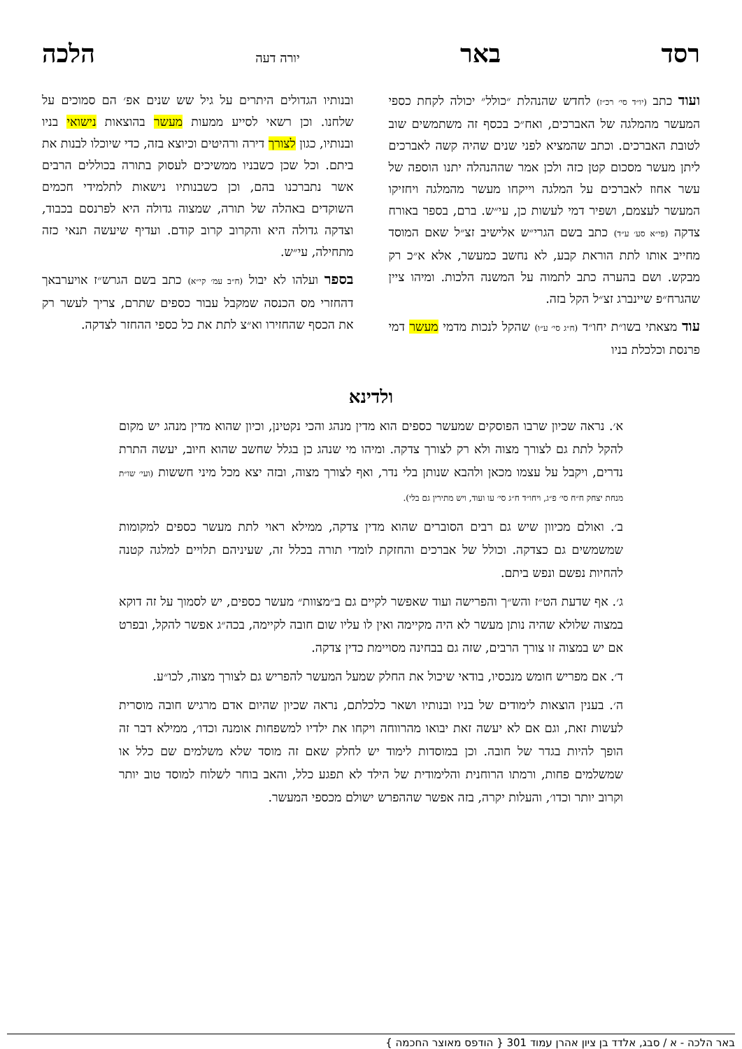רסד באר יורה דעה הלכה
ועוד כתב (יו״ד סי׳ רכ״ז) לחדש שהנהלת ״כולל״ יכולה לקחת כספי המעשר מהמלגה של האברכים, ואח״כ בכסף זה משתמשים שוב לטובת האברכים. וכתב שהמציא לפני שנים שהיה קשה לאברכים ליתן מעשר מסכום קטן כזה ולכן אמר שההנהלה יתנו הוספה של עשר אחוז לאברכים על המלגה וייקחו מעשר מהמלגה ויחזיקו המעשר לעצמם, ושפיר דמי לעשות כן, עי״ש. ברם, בספר באורח צדקה (פי״א סע׳ ע״ד) כתב בשם הגרי״ש אלישיב זצ״ל שאם המוסד מחייב אותו לתת הוראת קבע, לא נחשב כמעשר, אלא א״כ רק מבקש. ושם בהערה כתב לתמוה על המשנה הלכות. ומיהו ציין שהגרח״פ שיינברג זצ״ל הקל בזה.
עוד מצאתי בשו״ת יחו״ד (ח״ג סי׳ ע״ו) שהקל לנכות מדמי מעשר דמי פרנסת וכלכלת בניו
ובנותיו הגדולים היתרים על גיל שש שנים אפ׳ הם סמוכים על שלחנו. וכן רשאי לסייע ממעות מעשר בהוצאות נישואי בניו ובנותיו, כגון לצורך דירה ורהיטים וכיוצא בזה, כדי שיוכלו לבנות את ביתם. וכל שכן כשבניו ממשיכים לעסוק בתורה בכוללים הרבים אשר נתברכנו בהם, וכן כשבנותיו נישאות לתלמידי חכמים השוקדים באהלה של תורה, שמצוה גדולה היא לפרנסם בכבוד, וצדקה גדולה היא והקרוב קרוב קודם. ועדיף שיעשה תנאי כזה מתחילה, עי״ש.
בספר ועלהו לא יבול (ח״ב עמ׳ קי״א) כתב בשם הגרש״ז אויערבאך דהחזרי מס הכנסה שמקבל עבור כספים שתרם, צריך לעשר רק את הכסף שהחזירו וא״צ לתת את כל כספי ההחזר לצדקה.
ולדינא
א׳. נראה שכיון שרבו הפוסקים שמעשר כספים הוא מדין מנהג והכי נקטינן, וכיון שהוא מדין מנהג יש מקום להקל לתת גם לצורך מצוה ולא רק לצורך צדקה. ומיהו מי שנהג כן בגלל שחשב שהוא חיוב, יעשה התרת נדרים, ויקבל על עצמו מכאן ולהבא שנותן בלי נדר, ואף לצורך מצוה, ובזה יצא מכל מיני חששות (ועי׳ שו״ת מנחת יצחק ח״ח סי׳ פ״ג, ויחו״ד ח״ג סי׳ עו ועוד, ויש מתירין גם בלי).
ב׳. ואולם מכיוון שיש גם רבים הסוברים שהוא מדין צדקה, ממילא ראוי לתת מעשר כספים למקומות שמשמשים גם כצדקה. וכולל של אברכים והחזקת לומדי תורה בכלל זה, שעיניהם תלויים למלגה קטנה להחיות נפשם ונפש ביתם.
ג׳. אף שדעת הט״ז והש״ך והפרישה ועוד שאפשר לקיים גם ב״מצוות״ מעשר כספים, יש לסמוך על זה דוקא במצוה שלולא שהיה נותן מעשר לא היה מקיימה ואין לו עליו שום חובה לקיימה, בכה״ג אפשר להקל, ובפרט אם יש במצוה זו צורך הרבים, שזה גם בבחינה מסויימת כדין צדקה.
ד׳. אם מפריש חומש מנכסיו, בודאי שיכול את החלק שמעל המעשר להפריש גם לצורך מצוה, לכו״ע.
ה׳. בענין הוצאות לימודים של בניו ובנותיו ושאר כלכלתם, נראה שכיון שהיום אדם מרגיש חובה מוסרית לעשות זאת, וגם אם לא יעשה זאת יבואו מהרווחה ויקחו את ילדיו למשפחות אומנה וכדו׳, ממילא דבר זה הופך להיות בגדר של חובה. וכן במוסדות לימוד יש לחלק שאם זה מוסד שלא משלמים שם כלל או שמשלמים פחות, ורמתו הרוחנית והלימודית של הילד לא תפגע כלל, והאב בוחר לשלוח למוסד טוב יותר וקרוב יותר וכדו׳, והעלות יקרה, בזה אפשר שההפרש ישולם מכספי המעשר.
באר הלכה - א / סבג, אלדד בן ציון אהרן עמוד 301 { הודפס מאוצר החכמה }